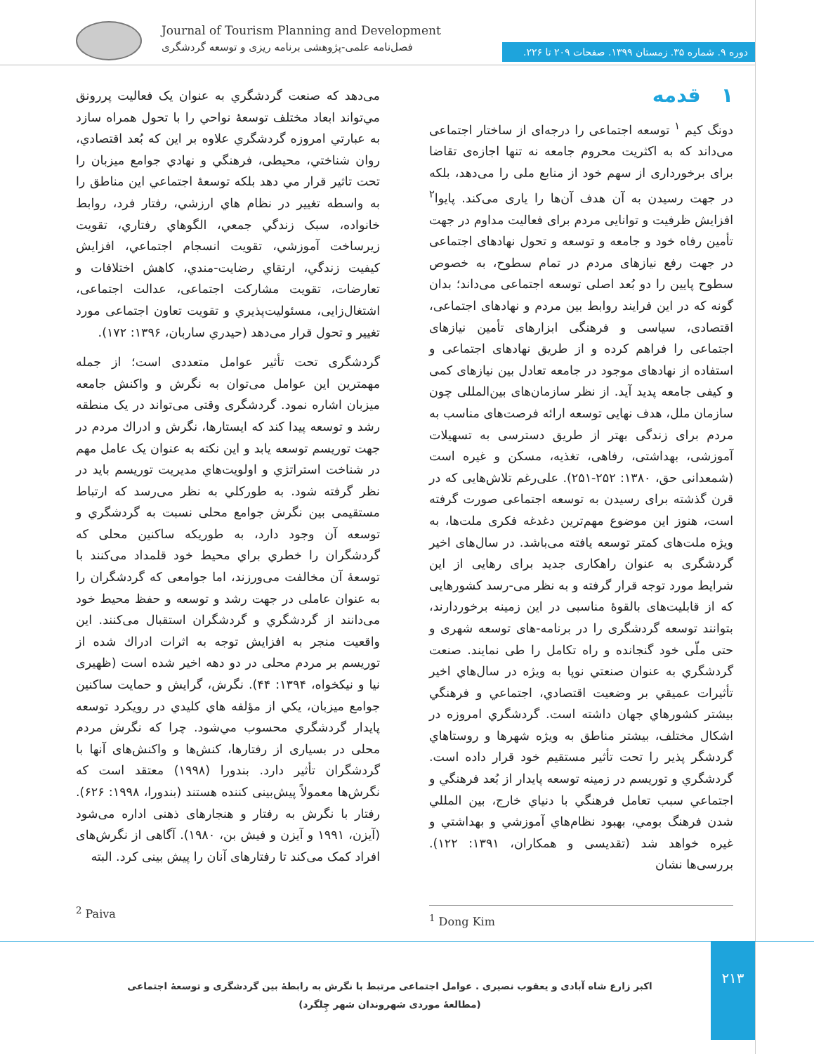Journal of Tourism Planning and Development
فصل‌نامه علمی-پژوهشی برنامه ریزی و توسعه گردشگری
دوره ۹. شماره ۳۵. زمستان ۱۳۹۹. صفحات ۲۰۹ تا ۲۲۶.
۱ قدمه
دونگ کیم <sup>۱</sup> توسعه اجتماعی را درجه‌ای از ساختار اجتماعی می‌داند که به اکثریت محروم جامعه نه تنها اجازه‌ی تقاضا برای برخورداری از سهم خود از منابع ملی را می‌دهد، بلکه در جهت رسیدن به آن هدف آن‌ها را یاری می‌کند. پایوا<sup>۲</sup> افزایش ظرفیت و توانایی مردم برای فعالیت مداوم در جهت تأمین رفاه خود و جامعه و توسعه و تحول نهادهای اجتماعی در جهت رفع نیازهای مردم در تمام سطوح، به خصوص سطوح پایین را دو بُعد اصلی توسعه اجتماعی می‌داند؛ بدان گونه که در این فرایند روابط بین مردم و نهادهای اجتماعی، اقتصادی، سیاسی و فرهنگی ابزارهای تأمین نیازهای اجتماعی را فراهم کرده و از طریق نهادهای اجتماعی و استفاده از نهادهای موجود در جامعه تعادل بین نیازهای کمی و کیفی جامعه پدید آید. از نظر سازمان‌های بین‌المللی چون سازمان ملل، هدف نهایی توسعه ارائه فرصت‌های مناسب به مردم برای زندگی بهتر از طریق دسترسی به تسهیلات آموزشی، بهداشتی، رفاهی، تغذیه، مسکن و غیره است (شمعدانی حق، ۱۳۸۰: ۲۵۲-۲۵۱). علی‌رغم تلاش‌هایی که در قرن گذشته برای رسیدن به توسعه اجتماعی صورت گرفته است، هنوز این موضوع مهم‌ترین دغدغه فکری ملت‌ها، به ویژه ملت‌های کمتر توسعه یافته می‌باشد. در سال‌های اخیر گردشگری به عنوان راهکاری جدید برای رهایی از این شرایط مورد توجه قرار گرفته و به نظر می-رسد کشورهایی که از قابلیت‌های بالقوۀ مناسبی در این زمینه برخوردارند، بتوانند توسعه گردشگری را در برنامه-های توسعه شهری و حتی ملّی خود گنجانده و راه تکامل را طی نمایند. صنعت گردشگري به عنوان صنعتي نوپا به ويژه در سال‌هاي اخير تأثيرات عميقي بر وضعيت اقتصادي، اجتماعي و فرهنگي بيشتر كشورهاي جهان داشته است. گردشگري امروزه در اشكال مختلف، بيشتر مناطق به ويژه شهرها و روستاهاي گردشگر پذير را تحت تأثير مستقيم خود قرار داده است. گردشگري و توريسم در زمينه توسعه پايدار از بُعد فرهنگي و اجتماعي سبب تعامل فرهنگي با دنياي خارج، بين المللي شدن فرهنگ بومي، بهبود نظام‌هاي آموزشي و بهداشتي و غيره خواهد شد (تقديسی و همکاران، ۱۳۹۱: ۱۲۲). بررسی‌ها نشان
می‌دهد که صنعت گردشگري به عنوان يک فعاليت پررونق مي‌تواند ابعاد مختلف توسعۀ نواحي را با تحول همراه سازد به عبارتي امروزه گردشگري علاوه بر اين که بُعد اقتصادي، روان شناختي، محيطی، فرهنگي و نهادي جوامع ميزبان را تحت تاثير قرار مي دهد بلکه توسعۀ اجتماعي اين مناطق را به واسطه تغيير در نظام هاي ارزشي، رفتار فرد، روابط خانواده، سبک زندگي جمعي، الگوهاي رفتاري، تقويت زيرساخت آموزشي، تقويت انسجام اجتماعي، افزايش کيفيت زندگي، ارتقاي رضايت-مندي، کاهش اختلافات و تعارضات، تقويت مشارکت اجتماعی، عدالت اجتماعی، اشتغال‌زايی، مسئوليت‌پذيري و تقويت تعاون اجتماعی مورد تغيير و تحول قرار می‌دهد (حيدري ساربان، ۱۳۹۶: ۱۷۲).
گردشگری تحت تأثیر عوامل متعددی است؛ از جمله مهمترین این عوامل می‌توان به نگرش و واکنش جامعه میزبان اشاره نمود. گردشگری وقتی می‌تواند در یک منطقه رشد و توسعه پیدا کند که ایستارها، نگرش و ادراك مردم در جهت توریسم توسعه یابد و این نکته به عنوان یک عامل مهم در شناخت استراتژي و اولويت‌هاي مديريت توريسم بايد در نظر گرفته شود. به طوركلي به نظر می‌رسد که ارتباط مستقیمی بین نگرش جوامع محلی نسبت به گردشگري و توسعه آن وجود دارد، به طوريكه ساكنين محلی كه گردشگران را خطري براي محيط خود قلمداد می‌كنند با توسعۀ آن مخالفت می‌ورزند، اما جوامعی كه گردشگران را به عنوان عاملی در جهت رشد و توسعه و حفظ محيط خود می‌دانند از گردشگري و گردشگران استقبال می‌كنند. این واقعیت منجر به افزایش توجه به اثرات ادراك شده از توریسم بر مردم محلی در دو دهه اخیر شده است (ظهیری نیا و نیکخواه، ۱۳۹۴: ۴۴). نگرش، گرايش و حمايت ساكنين جوامع ميزبان، يكي از مؤلفه هاي كليدي در رويكرد توسعه پايدار گردشگري محسوب مي‌شود. چرا که نگرش مردم محلی در بسیاری از رفتارها، کنش‌ها و واکنش‌های آنها با گردشگران تأثیر دارد. بندورا (۱۹۹۸) معتقد است که نگرش‌ها معمولاً پیش‌بینی کننده هستند (بندورا، ۱۹۹۸: ۶۲۶). رفتار با نگرش به رفتار و هنجارهای ذهنی اداره می‌شود (آیزن، ۱۹۹۱ و آیزن و فیش بن، ۱۹۸۰). آگاهی از نگرش‌های افراد کمک می‌کند تا رفتارهای آنان را پیش بینی کرد. البته
<sup>1</sup> Dong Kim
<sup>2</sup> Paiva
۲۱۳
اکبر زارع شاه آبادی و یعقوب نصیری . عوامل اجتماعی مرتبط با نگرش به رابطۀ بین گردشگری و توسعۀ اجتماعی (مطالعۀ موردی شهروندان شهر چِلگرد)